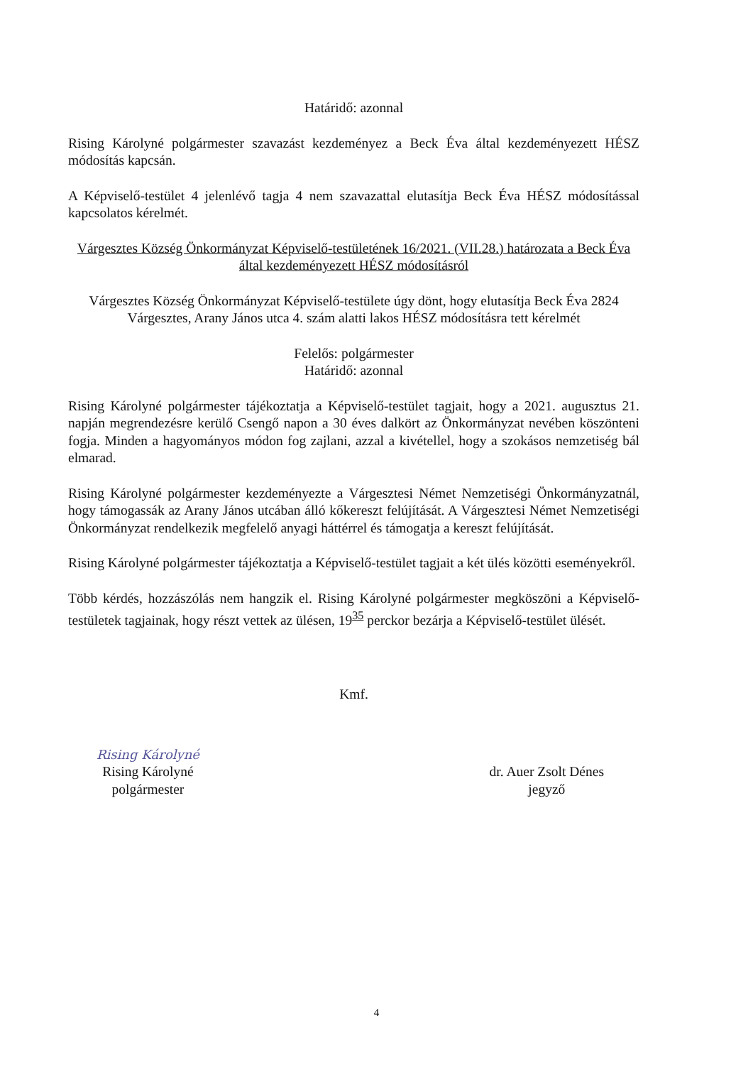Határidő: azonnal
Rising Károlyné polgármester szavazást kezdeményez a Beck Éva által kezdeményezett HÉSZ módosítás kapcsán.
A Képviselő-testület 4 jelenlévő tagja 4 nem szavazattal elutasítja Beck Éva HÉSZ módosítással kapcsolatos kérelmét.
Várgesztes Község Önkormányzat Képviselő-testületének 16/2021. (VII.28.) határozata a Beck Éva által kezdeményezett HÉSZ módosításról
Várgesztes Község Önkormányzat Képviselő-testülete úgy dönt, hogy elutasítja Beck Éva 2824 Várgesztes, Arany János utca 4. szám alatti lakos HÉSZ módosításra tett kérelmét
Felelős: polgármester
Határidő: azonnal
Rising Károlyné polgármester tájékoztatja a Képviselő-testület tagjait, hogy a 2021. augusztus 21. napján megrendezésre kerülő Csengő napon a 30 éves dalkört az Önkormányzat nevében köszönteni fogja. Minden a hagyományos módon fog zajlani, azzal a kivétellel, hogy a szokásos nemzetiség bál elmarad.
Rising Károlyné polgármester kezdeményezte a Várgesztesi Német Nemzetiségi Önkormányzatnál, hogy támogassák az Arany János utcában álló kőkereszt felújítását. A Várgesztesi Német Nemzetiségi Önkormányzat rendelkezik megfelelő anyagi háttérrel és támogatja a kereszt felújítását.
Rising Károlyné polgármester tájékoztatja a Képviselő-testület tagjait a két ülés közötti eseményekről.
Több kérdés, hozzászólás nem hangzik el. Rising Károlyné polgármester megköszöni a Képviselő-testületek tagjainak, hogy részt vettek az ülésen, 19<sup>35</sup> perckor bezárja a Képviselő-testület ülését.
Kmf.
Rising Károlyné
Rising Károlyné
polgármester
dr. Auer Zsolt Dénes
jegyző
4